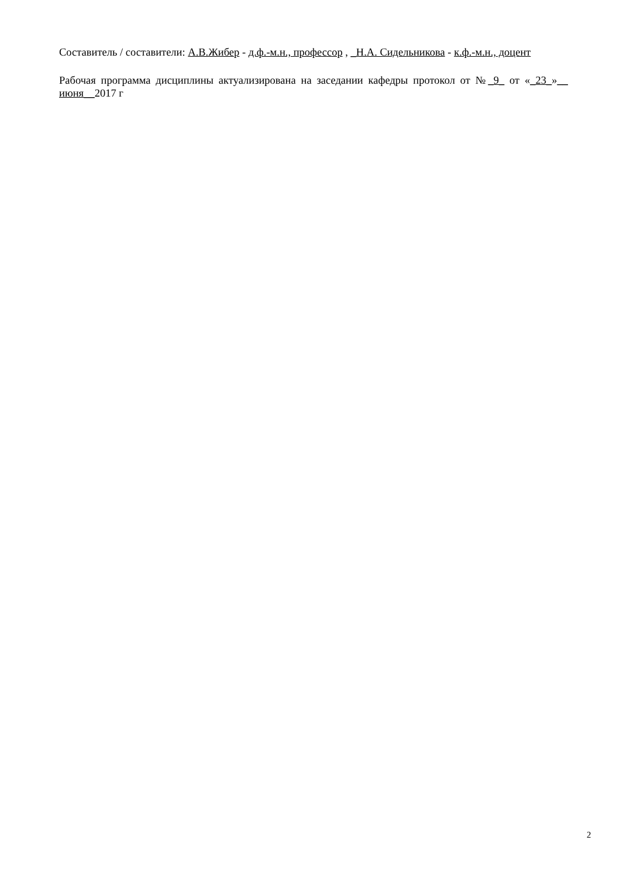Составитель / составители: А.В.Жибер - д.ф.-м.н., профессор , _Н.А. Сидельникова - к.ф.-м.н., доцент
Рабочая программа дисциплины актуализирована на заседании кафедры протокол от №_9_ от «_23_»__ июня__2017 г
2